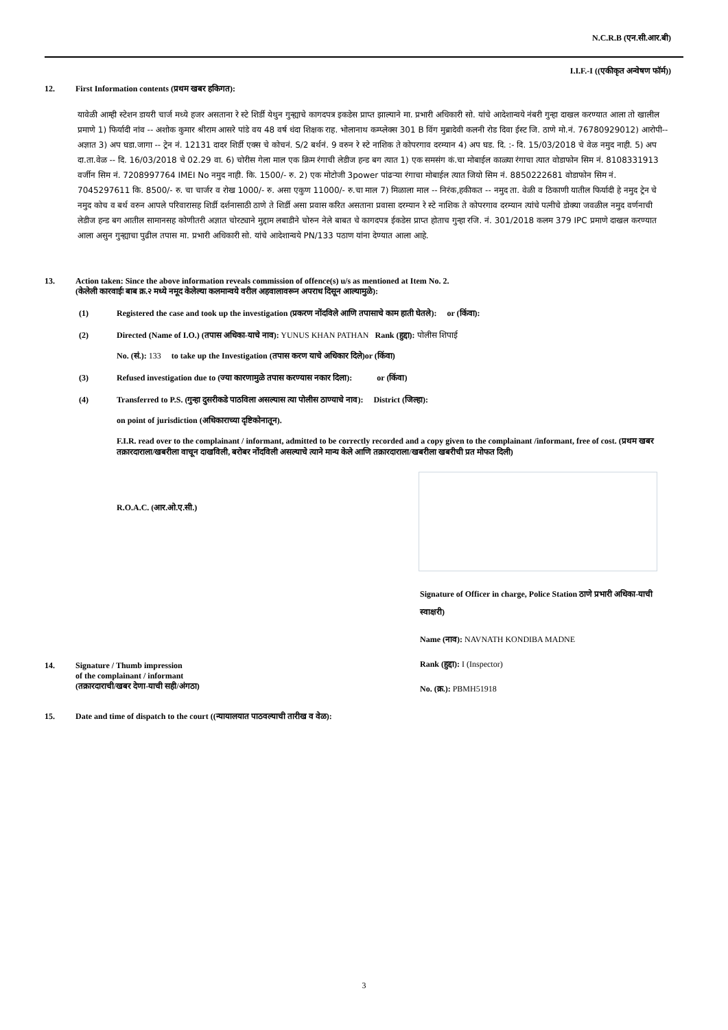N.C.R.B (एन.सी.आर.बी)
I.I.F.-I ((एकीकृत अन्वेषण फॉर्म))
12. First Information contents (प्रथम खबर हकिगत):
यावेळी आम्ही स्टेशन डायरी चार्ज मध्ये हजर असताना रे स्टे शिर्डी येथुन गुन्ह्याचे कागदपत्र इकडेस प्राप्त झाल्याने मा. प्रभारी अधिकारी सो. यांचे आदेशान्वये नंबरी गुन्हा दाखल करण्यात आला तो खालील प्रमाणे 1) फिर्यादी नांव -- अशोक कुमार श्रीराम आसरे पांडे वय 48 वर्ष धंदा शिक्षक राह. भोलानाथ कम्प्लेक्स 301 B विंग मुब्रादेवी कलनी रोड दिवा ईस्ट जि. ठाणे मो.नं. 76780929012) आरोपी-- अज्ञात 3) अप घडा.जागा -- ट्रेन नं. 12131 दादर शिर्डी एक्स चे कोचनं. S/2 बर्थनं. 9 वरुन रे स्टे नाशिक ते कोपरगाव दरम्यान 4) अप घड. दि. :- दि. 15/03/2018 चे वेळ नमुद नाही. 5) अप दा.ता.वेळ -- दि. 16/03/2018 चे 02.29 वा. 6) चोरीस गेला माल एक क्रिम रंगाची लेडीज हन्ड बग त्यात 1) एक समसंग कं.चा मोबाईल काळ्या रंगाचा त्यात वोडाफोन सिम नं. 8108331913 वर्जीन सिम नं. 7208997764 IMEI No नमुद नाही. कि. 1500/- रु. 2) एक मोटोजी 3power पांढऱ्या रंगाचा मोबाईल त्यात जियो सिम नं. 8850222681 वोडाफोन सिम नं. 7045297611 कि. 8500/- रु. चा चार्जर व रोख 1000/- रु. असा एकुण 11000/- रु.चा माल 7) मिळाला माल -- निरंक,हकीकत -- नमुद ता. वेळी व ठिकाणी यातील फिर्यादी हे नमुद ट्रेन चे नमुद कोच व बर्थ वरुन आपले परिवारासह शिर्डी दर्शनासाठी ठाणे ते शिर्डी असा प्रवास करित असताना प्रवासा दरम्यान रे स्टे नाशिक ते कोपरगाव दरम्यान त्यांचे पत्नीचे डोक्या जवळील नमुद वर्णनाची लेडीज हन्ड बग आतील सामानसह कोणीतरी अज्ञात चोरट्याने मुद्दाम लबाडीने चोरुन नेले बाबत चे कागदपत्र ईकडेस प्राप्त होताच गुन्हा रजि. नं. 301/2018 कलम 379 IPC प्रमाणे दाखल करण्यात आला असुन गुन्ह्याचा पुढील तपास मा. प्रभारी अधिकारी सो. यांचे आदेशान्वये PN/133 पठाण यांना देण्यात आला आहे.
13. Action taken: Since the above information reveals commission of offence(s) u/s as mentioned at Item No. 2.
(केलेली कारवाईः बाब क्र.२ मध्ये नमूद केलेल्या कलमान्वये वरील अहवालावरून अपराध दिसून आल्यामुळे):
(1) Registered the case and took up the investigation (प्रकरण नोंदविले आणि तपासाचे काम हाती घेतले): or (किंवा):
(2) Directed (Name of I.O.) (तपास अधिका-याचे नाव): YUNUS KHAN PATHAN Rank (हुद्दा): पोलीस शिपाई
No. (सं.): 133 to take up the Investigation (तपास करण याचे अधिकार दिले)or (किंवा)
(3) Refused investigation due to (ज्या कारणामुळे तपास करण्यास नकार दिला): or (किंवा)
(4) Transferred to P.S. (गुन्हा दुसरीकडे पाठविला असल्यास त्या पोलीस ठाण्याचे नाव): District (जिल्हा):
on point of jurisdiction (अधिकाराच्या दृष्टिकोनातून).
F.I.R. read over to the complainant / informant, admitted to be correctly recorded and a copy given to the complainant /informant, free of cost. (प्रथम खबर तक्रारदाराला/खबरीला वाचून दाखविली, बरोबर नोंदविली असल्याचे त्याने मान्य केले आणि तक्रारदाराला/खबरीला खबरीची प्रत मोफत दिली)
R.O.A.C. (आर.ओ.ए.सी.)
14. Signature / Thumb impression
of the complainant / informant
(तक्रारदाराची/खबर देणा-याची सही/अंगठा)
Signature of Officer in charge, Police Station ठाणे प्रभारी अधिका-याची स्वाक्षरी)
Name (नाव): NAVNATH KONDIBA MADNE
Rank (हुद्दा): I (Inspector)
No. (क्र.): PBMH51918
15. Date and time of dispatch to the court ((न्यायालयात पाठवल्याची तारीख व वेळ):
3